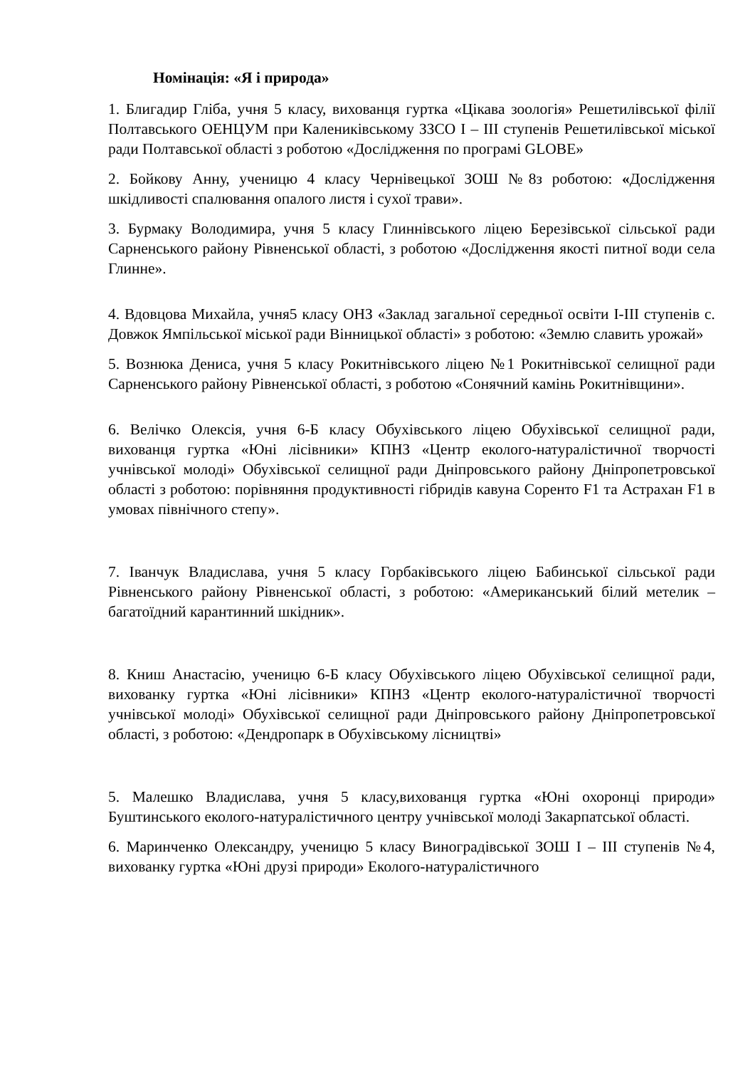Номінація: «Я і природа»
1. Блигадир Гліба, учня 5 класу, вихованця гуртка «Цікава зоологія» Решетилівської філії Полтавського ОЕНЦУМ при Калениківському ЗЗСО І – ІІІ ступенів Решетилівської міської ради Полтавської області з роботою «Дослідження по програмі GLOBE»
2. Бойкову Анну, ученицю 4 класу Чернівецької ЗОШ №8з роботою: «Дослідження шкідливості спалювання опалого листя і сухої трави».
3. Бурмаку Володимира, учня 5 класу Глиннівського ліцею Березівської сільської ради Сарненського району Рівненської області, з роботою «Дослідження якості питної води села Глинне».
4. Вдовцова Михайла, учня5 класу ОНЗ «Заклад загальної середньої освіти І-ІІІ ступенів с. Довжок Ямпільської міської ради Вінницької області» з роботою: «Землю славить урожай»
5. Вознюка Дениса, учня 5 класу Рокитнівського ліцею №1 Рокитнівської селищної ради Сарненського району Рівненської області, з роботою «Сонячний камінь Рокитнівщини».
6. Велічко Олексія, учня 6-Б класу Обухівського ліцею Обухівської селищної ради, вихованця гуртка «Юні лісівники» КПНЗ «Центр еколого-натуралістичної творчості учнівської молоді» Обухівської селищної ради Дніпровського району Дніпропетровської області з роботою: порівняння продуктивності гібридів кавуна Соренто F1 та Астрахан F1 в умовах північного степу».
7. Іванчук Владислава, учня 5 класу Горбаківського ліцею Бабинської сільської ради Рівненського району Рівненської області, з роботою: «Американський білий метелик – багатоїдний карантинний шкідник».
8. Книш Анастасію, ученицю 6-Б класу Обухівського ліцею Обухівської селищної ради, вихованку гуртка «Юні лісівники» КПНЗ «Центр еколого-натуралістичної творчості учнівської молоді» Обухівської селищної ради Дніпровського району Дніпропетровської області, з роботою: «Дендропарк в Обухівському лісництві»
5. Малешко Владислава, учня 5 класу,вихованця гуртка «Юні охоронці природи» Буштинського еколого-натуралістичного центру учнівської молоді Закарпатської області.
6. Маринченко Олександру, ученицю 5 класу Виноградівської ЗОШ І – ІІІ ступенів №4, вихованку гуртка «Юні друзі природи» Еколого-натуралістичного